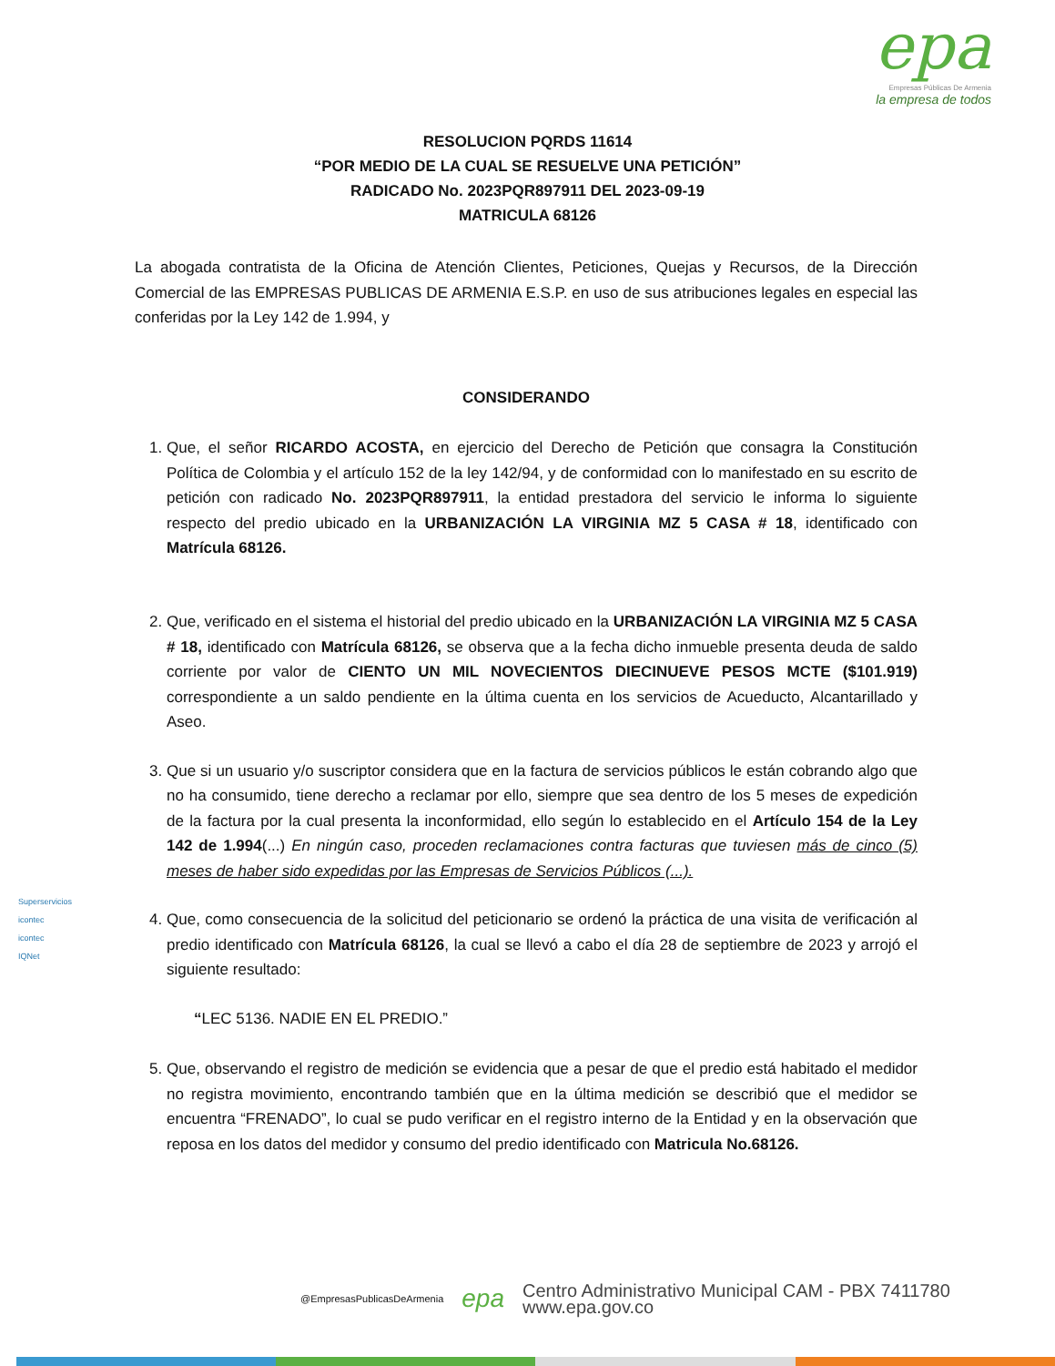epa
Empresas Públicas De Armenia
la empresa de todos
RESOLUCION PQRDS 11614
“POR MEDIO DE LA CUAL SE RESUELVE UNA PETICIÓN”
RADICADO No. 2023PQR897911 DEL 2023-09-19
MATRICULA 68126
La abogada contratista de la Oficina de Atención Clientes, Peticiones, Quejas y Recursos, de la Dirección Comercial de las EMPRESAS PUBLICAS DE ARMENIA E.S.P. en uso de sus atribuciones legales en especial las conferidas por la Ley 142 de 1.994, y
CONSIDERANDO
1. Que, el señor RICARDO ACOSTA, en ejercicio del Derecho de Petición que consagra la Constitución Política de Colombia y el artículo 152 de la ley 142/94, y de conformidad con lo manifestado en su escrito de petición con radicado No. 2023PQR897911, la entidad prestadora del servicio le informa lo siguiente respecto del predio ubicado en la URBANIZACIÓN LA VIRGINIA MZ 5 CASA # 18, identificado con Matrícula 68126.
2. Que, verificado en el sistema el historial del predio ubicado en la URBANIZACIÓN LA VIRGINIA MZ 5 CASA # 18, identificado con Matrícula 68126, se observa que a la fecha dicho inmueble presenta deuda de saldo corriente por valor de CIENTO UN MIL NOVECIENTOS DIECINUEVE PESOS MCTE ($101.919) correspondiente a un saldo pendiente en la última cuenta en los servicios de Acueducto, Alcantarillado y Aseo.
3. Que si un usuario y/o suscriptor considera que en la factura de servicios públicos le están cobrando algo que no ha consumido, tiene derecho a reclamar por ello, siempre que sea dentro de los 5 meses de expedición de la factura por la cual presenta la inconformidad, ello según lo establecido en el Artículo 154 de la Ley 142 de 1.994(...) En ningún caso, proceden reclamaciones contra facturas que tuviesen más de cinco (5) meses de haber sido expedidas por las Empresas de Servicios Públicos (...).
4. Que, como consecuencia de la solicitud del peticionario se ordenó la práctica de una visita de verificación al predio identificado con Matrícula 68126, la cual se llevó a cabo el día 28 de septiembre de 2023 y arrojó el siguiente resultado:
“LEC 5136. NADIE EN EL PREDIO.”
5. Que, observando el registro de medición se evidencia que a pesar de que el predio está habitado el medidor no registra movimiento, encontrando también que en la última medición se describió que el medidor se encuentra “FRENADO”, lo cual se pudo verificar en el registro interno de la Entidad y en la observación que reposa en los datos del medidor y consumo del predio identificado con Matricula No.68126.
Superservicios
icontec
icontec
IQNet
@EmpresasPublicasDeArmenia
epa
Centro Administrativo Municipal CAM - PBX 7411780
www.epa.gov.co